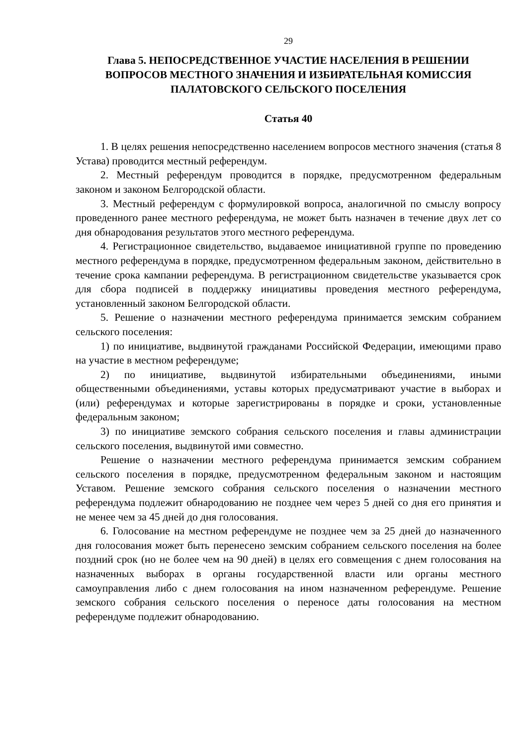29
Глава 5. НЕПОСРЕДСТВЕННОЕ УЧАСТИЕ НАСЕЛЕНИЯ В РЕШЕНИИ ВОПРОСОВ МЕСТНОГО ЗНАЧЕНИЯ И ИЗБИРАТЕЛЬНАЯ КОМИССИЯ ПАЛАТОВСКОГО СЕЛЬСКОГО ПОСЕЛЕНИЯ
Статья 40
1. В целях решения непосредственно населением вопросов местного значения (статья 8 Устава) проводится местный референдум.
2. Местный референдум проводится в порядке, предусмотренном федеральным законом и законом Белгородской области.
3. Местный референдум с формулировкой вопроса, аналогичной по смыслу вопросу проведенного ранее местного референдума, не может быть назначен в течение двух лет со дня обнародования результатов этого местного референдума.
4. Регистрационное свидетельство, выдаваемое инициативной группе по проведению местного референдума в порядке, предусмотренном федеральным законом, действительно в течение срока кампании референдума. В регистрационном свидетельстве указывается срок для сбора подписей в поддержку инициативы проведения местного референдума, установленный законом Белгородской области.
5. Решение о назначении местного референдума принимается земским собранием сельского поселения:
1) по инициативе, выдвинутой гражданами Российской Федерации, имеющими право на участие в местном референдуме;
2) по инициативе, выдвинутой избирательными объединениями, иными общественными объединениями, уставы которых предусматривают участие в выборах и (или) референдумах и которые зарегистрированы в порядке и сроки, установленные федеральным законом;
3) по инициативе земского собрания сельского поселения и главы администрации сельского поселения, выдвинутой ими совместно.
Решение о назначении местного референдума принимается земским собранием сельского поселения в порядке, предусмотренном федеральным законом и настоящим Уставом. Решение земского собрания сельского поселения о назначении местного референдума подлежит обнародованию не позднее чем через 5 дней со дня его принятия и не менее чем за 45 дней до дня голосования.
6. Голосование на местном референдуме не позднее чем за 25 дней до назначенного дня голосования может быть перенесено земским собранием сельского поселения на более поздний срок (но не более чем на 90 дней) в целях его совмещения с днем голосования на назначенных выборах в органы государственной власти или органы местного самоуправления либо с днем голосования на ином назначенном референдуме. Решение земского собрания сельского поселения о переносе даты голосования на местном референдуме подлежит обнародованию.